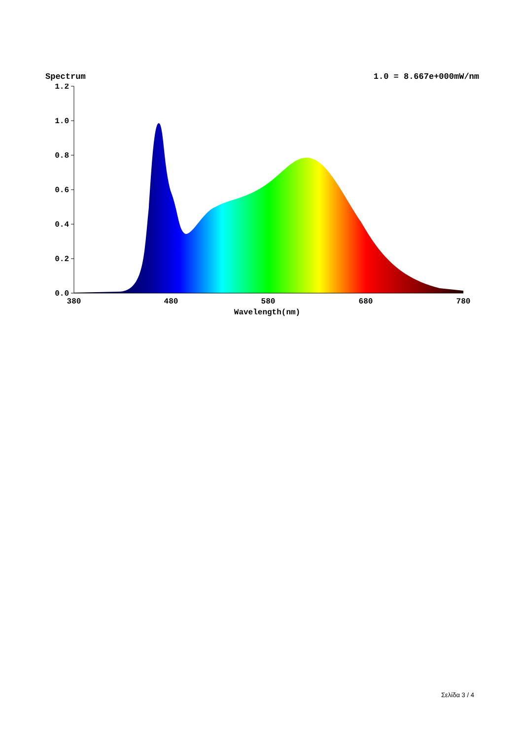Spectrum 1.0 = 8.667e+000mW/nm
1.2
1.0
0.8
0.6
0.4
0.2
0.0
380
480
580
680
780
Wavelength(nm)
Σελίδα 3 / 4